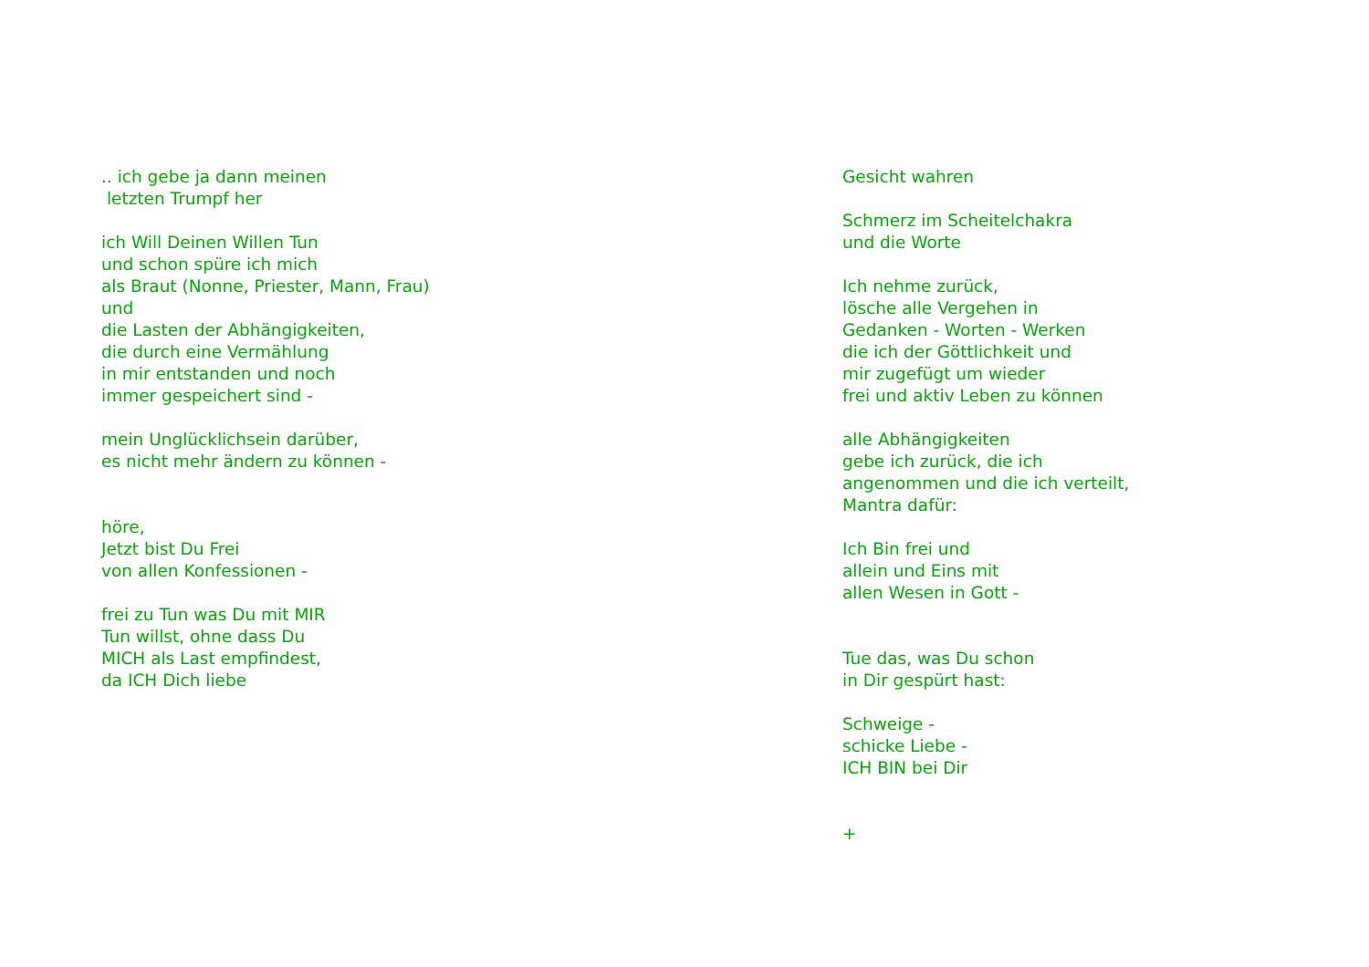.. ich gebe ja dann meinen letzten Trumpf her ich Will Deinen Willen Tun und schon spüre ich mich als Braut (Nonne, Priester, Mann, Frau) und die Lasten der Abhängigkeiten, die durch eine Vermählung in mir entstanden und noch immer gespeichert sind - mein Unglücklichsein darüber, es nicht mehr ändern zu können - höre, Jetzt bist Du Frei von allen Konfessionen - frei zu Tun was Du mit MIR Tun willst, ohne dass Du MICH als Last empfindest, da ICH Dich liebe
Gesicht wahren Schmerz im Scheitelchakra und die Worte Ich nehme zurück, lösche alle Vergehen in Gedanken - Worten - Werken die ich der Göttlichkeit und mir zugefügt um wieder frei und aktiv Leben zu können alle Abhängigkeiten gebe ich zurück, die ich angenommen und die ich verteilt, Mantra dafür: Ich Bin frei und allein und Eins mit allen Wesen in Gott - Tue das, was Du schon in Dir gespürt hast: Schweige - schicke Liebe - ICH BIN bei Dir +